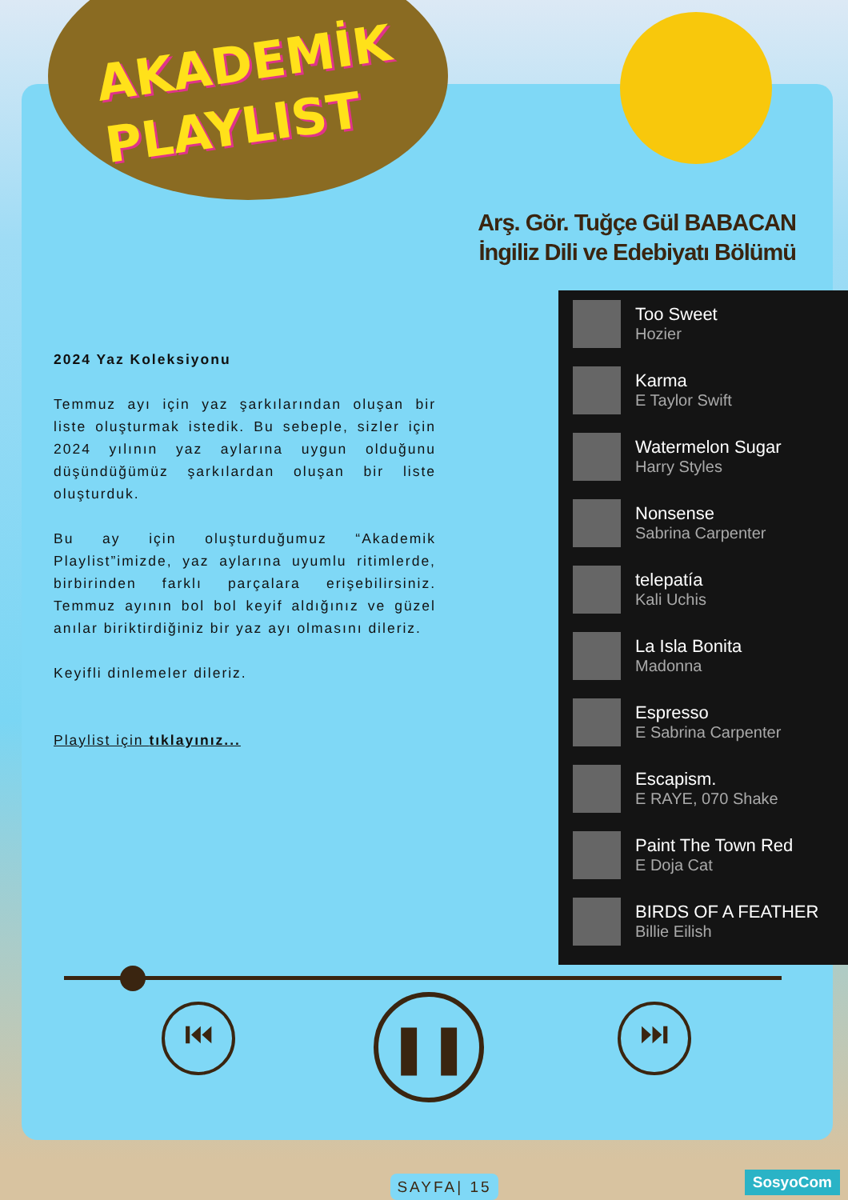AKADEMİK
PLAYLIST
Arş. Gör. Tuğçe Gül BABACAN
İngiliz Dili ve Edebiyatı Bölümü
2024 Yaz Koleksiyonu
Temmuz ayı için yaz şarkılarından oluşan bir liste oluşturmak istedik. Bu sebeple, sizler için 2024 yılının yaz aylarına uygun olduğunu düşündüğümüz şarkılardan oluşan bir liste oluşturduk.
Bu ay için oluşturduğumuz “Akademik Playlist”imizde, yaz aylarına uyumlu ritimlerde, birbirinden farklı parçalara erişebilirsiniz. Temmuz ayının bol bol keyif aldığınız ve güzel anılar biriktirdiğiniz bir yaz ayı olmasını dileriz.
Keyifli dinlemeler dileriz.
Playlist için tıklayınız...
Too Sweet
Hozier
Karma
E Taylor Swift
Watermelon Sugar
Harry Styles
Nonsense
Sabrina Carpenter
telepatía
Kali Uchis
La Isla Bonita
Madonna
Espresso
E Sabrina Carpenter
Escapism.
E RAYE, 070 Shake
Paint The Town Red
E Doja Cat
BIRDS OF A FEATHER
Billie Eilish
⏮ ❚❚ ⏭
SAYFA| 15 SosyoCom